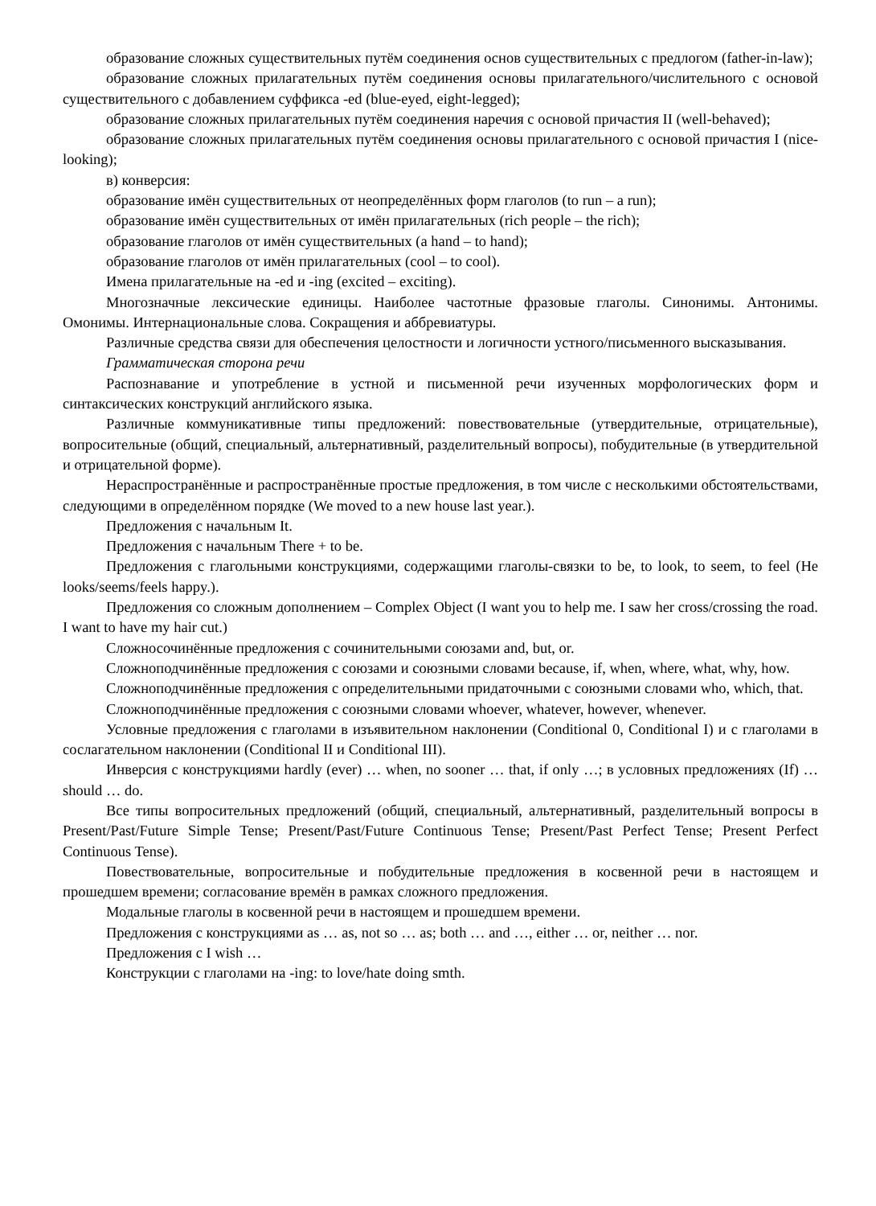образование сложных существительных путём соединения основ существительных с предлогом (father-in-law);
образование сложных прилагательных путём соединения основы прилагательного/числительного с основой существительного с добавлением суффикса -ed (blue-eyed, eight-legged);
образование сложных прилагательных путём соединения наречия с основой причастия II (well-behaved);
образование сложных прилагательных путём соединения основы прилагательного с основой причастия I (nice-looking);
в) конверсия:
образование имён существительных от неопределённых форм глаголов (to run – a run);
образование имён существительных от имён прилагательных (rich people – the rich);
образование глаголов от имён существительных (a hand – to hand);
образование глаголов от имён прилагательных (cool – to cool).
Имена прилагательные на -ed и -ing (excited – exciting).
Многозначные лексические единицы. Наиболее частотные фразовые глаголы. Синонимы. Антонимы. Омонимы. Интернациональные слова. Сокращения и аббревиатуры.
Различные средства связи для обеспечения целостности и логичности устного/письменного высказывания.
Грамматическая сторона речи
Распознавание и употребление в устной и письменной речи изученных морфологических форм и синтаксических конструкций английского языка.
Различные коммуникативные типы предложений: повествовательные (утвердительные, отрицательные), вопросительные (общий, специальный, альтернативный, разделительный вопросы), побудительные (в утвердительной и отрицательной форме).
Нераспространённые и распространённые простые предложения, в том числе с несколькими обстоятельствами, следующими в определённом порядке (We moved to a new house last year.).
Предложения с начальным It.
Предложения с начальным There + to be.
Предложения с глагольными конструкциями, содержащими глаголы-связки to be, to look, to seem, to feel (He looks/seems/feels happy.).
Предложения со сложным дополнением – Complex Object (I want you to help me. I saw her cross/crossing the road. I want to have my hair cut.)
Сложносочинённые предложения с сочинительными союзами and, but, or.
Сложноподчинённые предложения с союзами и союзными словами because, if, when, where, what, why, how.
Сложноподчинённые предложения с определительными придаточными с союзными словами who, which, that.
Сложноподчинённые предложения с союзными словами whoever, whatever, however, whenever.
Условные предложения с глаголами в изъявительном наклонении (Conditional 0, Conditional I) и с глаголами в сослагательном наклонении (Conditional II и Conditional III).
Инверсия с конструкциями hardly (ever) … when, no sooner … that, if only …; в условных предложениях (If) … should … do.
Все типы вопросительных предложений (общий, специальный, альтернативный, разделительный вопросы в Present/Past/Future Simple Tense; Present/Past/Future Continuous Tense; Present/Past Perfect Tense; Present Perfect Continuous Tense).
Повествовательные, вопросительные и побудительные предложения в косвенной речи в настоящем и прошедшем времени; согласование времён в рамках сложного предложения.
Модальные глаголы в косвенной речи в настоящем и прошедшем времени.
Предложения с конструкциями as … as, not so … as; both … and …, either … or, neither … nor.
Предложения с I wish …
Конструкции с глаголами на -ing: to love/hate doing smth.